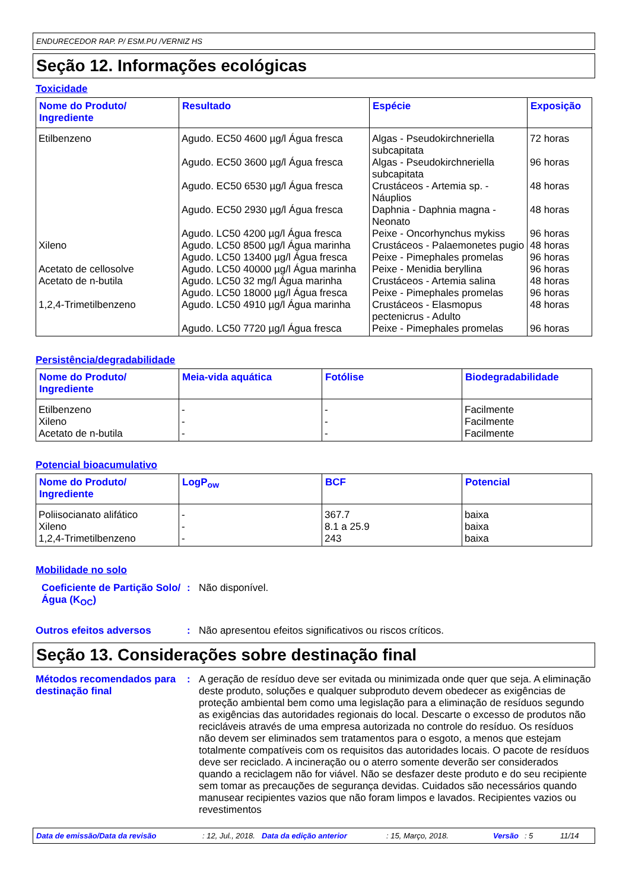ENDURECEDOR RAP. P/ ESM.PU /VERNIZ HS
Seção 12. Informações ecológicas
Toxicidade
| Nome do Produto/ Ingrediente | Resultado | Espécie | Exposição |
| --- | --- | --- | --- |
| Etilbenzeno | Agudo. EC50 4600 µg/l Água fresca | Algas - Pseudokirchneriella subcapitata | 72 horas |
| | Agudo. EC50 3600 µg/l Água fresca | Algas - Pseudokirchneriella subcapitata | 96 horas |
| | Agudo. EC50 6530 µg/l Água fresca | Crustáceos - Artemia sp. - Náuplios | 48 horas |
| | Agudo. EC50 2930 µg/l Água fresca | Daphnia - Daphnia magna - Neonato | 48 horas |
| | Agudo. LC50 4200 µg/l Água fresca | Peixe - Oncorhynchus mykiss | 96 horas |
| Xileno | Agudo. LC50 8500 µg/l Água marinha | Crustáceos - Palaemonetes pugio | 48 horas |
| | Agudo. LC50 13400 µg/l Água fresca | Peixe - Pimephales promelas | 96 horas |
| Acetato de cellosolve | Agudo. LC50 40000 µg/l Água marinha | Peixe - Menidia beryllina | 96 horas |
| Acetato de n-butila | Agudo. LC50 32 mg/l Água marinha | Crustáceos - Artemia salina | 48 horas |
| | Agudo. LC50 18000 µg/l Água fresca | Peixe - Pimephales promelas | 96 horas |
| 1,2,4-Trimetilbenzeno | Agudo. LC50 4910 µg/l Água marinha | Crustáceos - Elasmopus pectenicrus - Adulto | 48 horas |
| | Agudo. LC50 7720 µg/l Água fresca | Peixe - Pimephales promelas | 96 horas |
Persistência/degradabilidade
| Nome do Produto/ Ingrediente | Meia-vida aquática | Fotólise | Biodegradabilidade |
| --- | --- | --- | --- |
| Etilbenzeno Xileno Acetato de n-butila | - - - | - - - | Facilmente Facilmente Facilmente |
Potencial bioacumulativo
| Nome do Produto/ Ingrediente | LogP<sub>ow</sub> | BCF | Potencial |
| --- | --- | --- | --- |
| Poliisocianato alifático Xileno 1,2,4-Trimetilbenzeno | - - - | 367.7 8.1 a 25.9 243 | baixa baixa baixa |
Mobilidade no solo
Coeficiente de Partição Solo/Água (K<sub>OC</sub>)
:
Não disponível.
Outros efeitos adversos :
Não apresentou efeitos significativos ou riscos críticos.
Seção 13. Considerações sobre destinação final
Métodos recomendados para destinação final
:
A geração de resíduo deve ser evitada ou minimizada onde quer que seja. A eliminação deste produto, soluções e qualquer subproduto devem obedecer as exigências de proteção ambiental bem como uma legislação para a eliminação de resíduos segundo as exigências das autoridades regionais do local. Descarte o excesso de produtos não recicláveis através de uma empresa autorizada no controle do resíduo. Os resíduos não devem ser eliminados sem tratamentos para o esgoto, a menos que estejam totalmente compatíveis com os requisitos das autoridades locais. O pacote de resíduos deve ser reciclado. A incineração ou o aterro somente deverão ser considerados quando a reciclagem não for viável. Não se desfazer deste produto e do seu recipiente sem tomar as precauções de segurança devidas. Cuidados são necessários quando manusear recipientes vazios que não foram limpos e lavados. Recipientes vazios ou revestimentos
Data de emissão/Data da revisão: 12, Jul., 2018. Data da edição anterior: 15, Março, 2018. Versão: 5 11/14